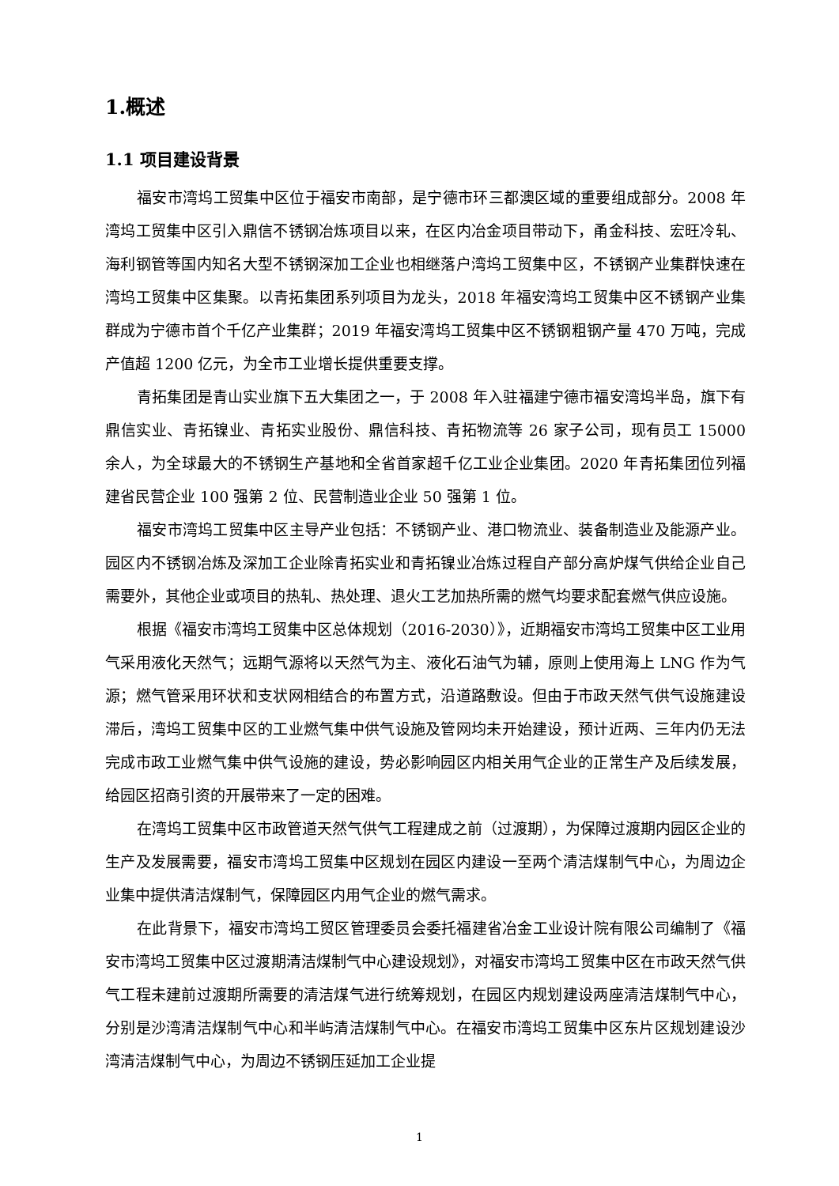1.概述
1.1 项目建设背景
福安市湾坞工贸集中区位于福安市南部，是宁德市环三都澳区域的重要组成部分。2008 年湾坞工贸集中区引入鼎信不锈钢冶炼项目以来，在区内冶金项目带动下，甬金科技、宏旺冷轧、海利钢管等国内知名大型不锈钢深加工企业也相继落户湾坞工贸集中区，不锈钢产业集群快速在湾坞工贸集中区集聚。以青拓集团系列项目为龙头，2018 年福安湾坞工贸集中区不锈钢产业集群成为宁德市首个千亿产业集群；2019 年福安湾坞工贸集中区不锈钢粗钢产量 470 万吨，完成产值超 1200 亿元，为全市工业增长提供重要支撑。
青拓集团是青山实业旗下五大集团之一，于 2008 年入驻福建宁德市福安湾坞半岛，旗下有鼎信实业、青拓镍业、青拓实业股份、鼎信科技、青拓物流等 26 家子公司，现有员工 15000 余人，为全球最大的不锈钢生产基地和全省首家超千亿工业企业集团。2020 年青拓集团位列福建省民营企业 100 强第 2 位、民营制造业企业 50 强第 1 位。
福安市湾坞工贸集中区主导产业包括：不锈钢产业、港口物流业、装备制造业及能源产业。园区内不锈钢冶炼及深加工企业除青拓实业和青拓镍业冶炼过程自产部分高炉煤气供给企业自己需要外，其他企业或项目的热轧、热处理、退火工艺加热所需的燃气均要求配套燃气供应设施。
根据《福安市湾坞工贸集中区总体规划（2016-2030）》，近期福安市湾坞工贸集中区工业用气采用液化天然气；远期气源将以天然气为主、液化石油气为辅，原则上使用海上 LNG 作为气源；燃气管采用环状和支状网相结合的布置方式，沿道路敷设。但由于市政天然气供气设施建设滞后，湾坞工贸集中区的工业燃气集中供气设施及管网均未开始建设，预计近两、三年内仍无法完成市政工业燃气集中供气设施的建设，势必影响园区内相关用气企业的正常生产及后续发展，给园区招商引资的开展带来了一定的困难。
在湾坞工贸集中区市政管道天然气供气工程建成之前（过渡期），为保障过渡期内园区企业的生产及发展需要，福安市湾坞工贸集中区规划在园区内建设一至两个清洁煤制气中心，为周边企业集中提供清洁煤制气，保障园区内用气企业的燃气需求。
在此背景下，福安市湾坞工贸区管理委员会委托福建省冶金工业设计院有限公司编制了《福安市湾坞工贸集中区过渡期清洁煤制气中心建设规划》，对福安市湾坞工贸集中区在市政天然气供气工程未建前过渡期所需要的清洁煤气进行统筹规划，在园区内规划建设两座清洁煤制气中心，分别是沙湾清洁煤制气中心和半屿清洁煤制气中心。在福安市湾坞工贸集中区东片区规划建设沙湾清洁煤制气中心，为周边不锈钢压延加工企业提
1